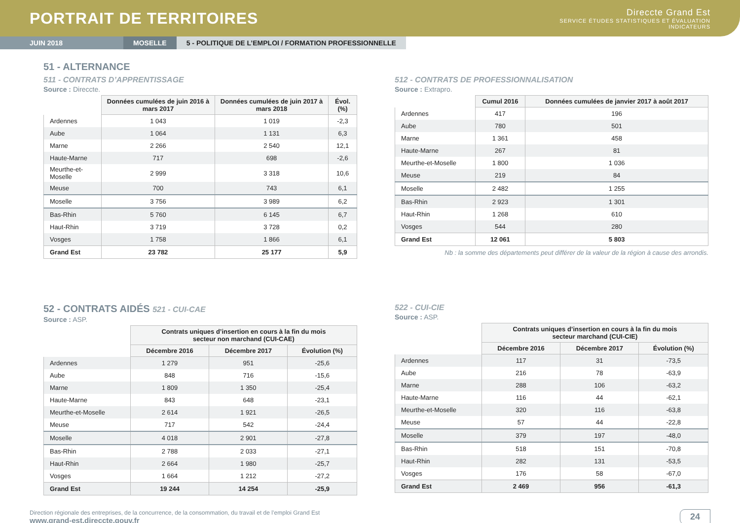PORTRAIT DE TERRITOIRES
Direccte Grand Est
SERVICE ÉTUDES STATISTIQUES ET ÉVALUATION
INDICATEURS
JUIN 2018 MOSELLE 5 - POLITIQUE DE L’EMPLOI / FORMATION PROFESSIONNELLE
51 - ALTERNANCE
511 - CONTRATS D’APPRENTISSAGE
Source : Direccte.
| | Données cumulées de juin 2016 à mars 2017 | Données cumulées de juin 2017 à mars 2018 | Évol. (%) |
| --- | --- | --- | --- |
| Ardennes | 1 043 | 1 019 | -2,3 |
| Aube | 1 064 | 1 131 | 6,3 |
| Marne | 2 266 | 2 540 | 12,1 |
| Haute-Marne | 717 | 698 | -2,6 |
| Meurthe-et-Moselle | 2 999 | 3 318 | 10,6 |
| Meuse | 700 | 743 | 6,1 |
| Moselle | 3 756 | 3 989 | 6,2 |
| Bas-Rhin | 5 760 | 6 145 | 6,7 |
| Haut-Rhin | 3 719 | 3 728 | 0,2 |
| Vosges | 1 758 | 1 866 | 6,1 |
| Grand Est | 23 782 | 25 177 | 5,9 |
512 - CONTRATS DE PROFESSIONNALISATION
Source : Extrapro.
| | Cumul 2016 | Données cumulées de janvier 2017 à août 2017 |
| --- | --- | --- |
| Ardennes | 417 | 196 |
| Aube | 780 | 501 |
| Marne | 1 361 | 458 |
| Haute-Marne | 267 | 81 |
| Meurthe-et-Moselle | 1 800 | 1 036 |
| Meuse | 219 | 84 |
| Moselle | 2 482 | 1 255 |
| Bas-Rhin | 2 923 | 1 301 |
| Haut-Rhin | 1 268 | 610 |
| Vosges | 544 | 280 |
| Grand Est | 12 061 | 5 803 |
Nb : la somme des départements peut différer de la valeur de la région à cause des arrondis.
52 - CONTRATS AIDÉS 521 - CUI-CAE
Source : ASP.
| | Contrats uniques d’insertion en cours à la fin du mois secteur non marchand (CUI-CAE) | | |
| --- | --- | --- | --- |
| | Décembre 2016 | Décembre 2017 | Évolution (%) |
| Ardennes | 1 279 | 951 | -25,6 |
| Aube | 848 | 716 | -15,6 |
| Marne | 1 809 | 1 350 | -25,4 |
| Haute-Marne | 843 | 648 | -23,1 |
| Meurthe-et-Moselle | 2 614 | 1 921 | -26,5 |
| Meuse | 717 | 542 | -24,4 |
| Moselle | 4 018 | 2 901 | -27,8 |
| Bas-Rhin | 2 788 | 2 033 | -27,1 |
| Haut-Rhin | 2 664 | 1 980 | -25,7 |
| Vosges | 1 664 | 1 212 | -27,2 |
| Grand Est | 19 244 | 14 254 | -25,9 |
522 - CUI-CIE
Source : ASP.
| | Contrats uniques d’insertion en cours à la fin du mois secteur marchand (CUI-CIE) | | |
| --- | --- | --- | --- |
| | Décembre 2016 | Décembre 2017 | Évolution (%) |
| Ardennes | 117 | 31 | -73,5 |
| Aube | 216 | 78 | -63,9 |
| Marne | 288 | 106 | -63,2 |
| Haute-Marne | 116 | 44 | -62,1 |
| Meurthe-et-Moselle | 320 | 116 | -63,8 |
| Meuse | 57 | 44 | -22,8 |
| Moselle | 379 | 197 | -48,0 |
| Bas-Rhin | 518 | 151 | -70,8 |
| Haut-Rhin | 282 | 131 | -53,5 |
| Vosges | 176 | 58 | -67,0 |
| Grand Est | 2 469 | 956 | -61,3 |
Direction régionale des entreprises, de la concurrence, de la consommation, du travail et de l’emploi Grand Est
www.grand-est.direccte.gouv.fr
24